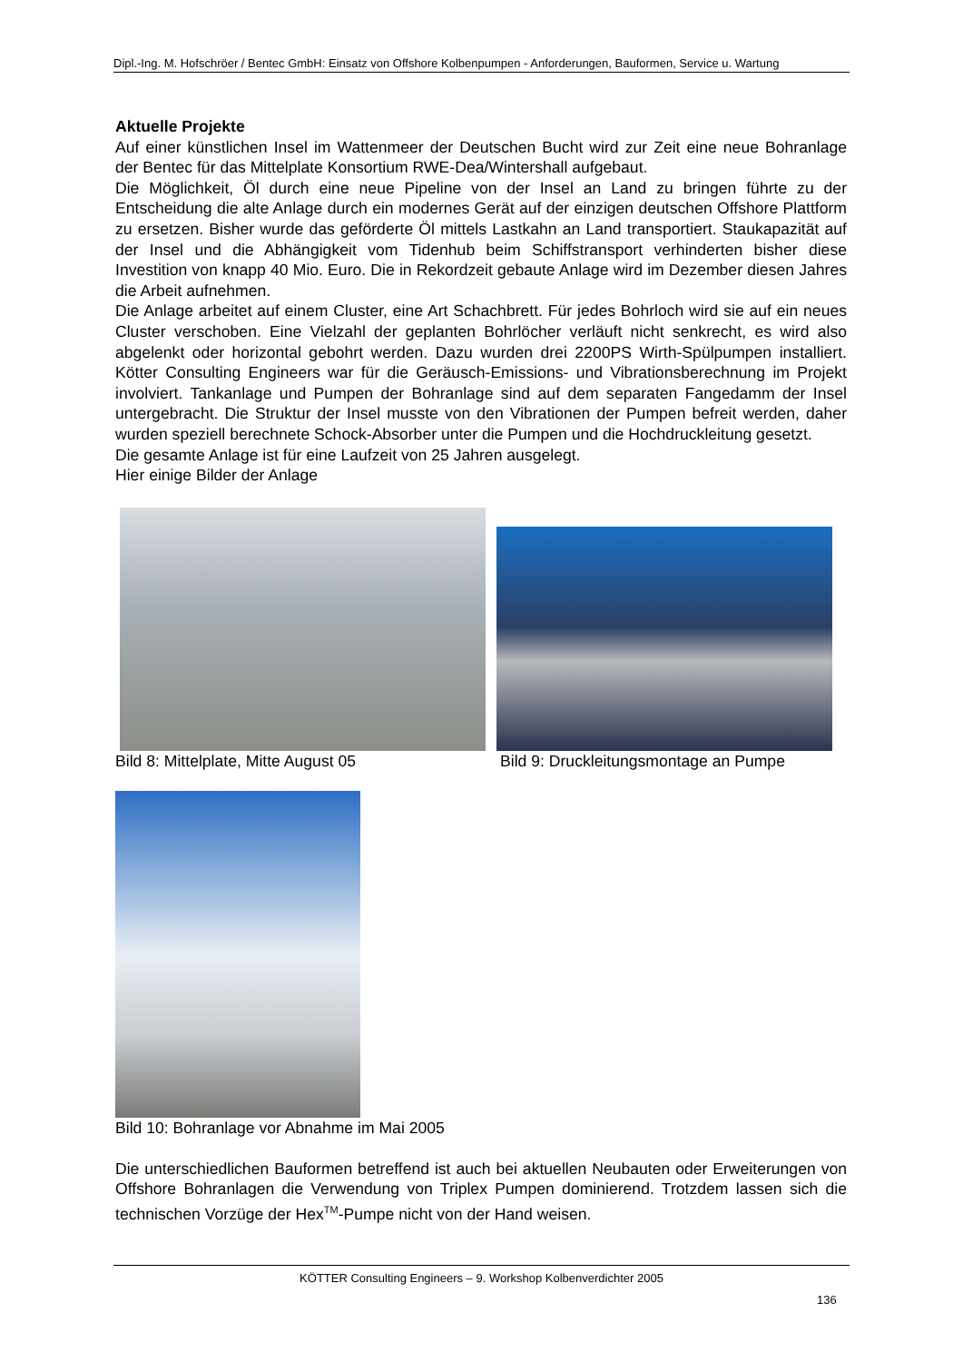Dipl.-Ing. M. Hofschröer / Bentec GmbH: Einsatz von Offshore Kolbenpumpen - Anforderungen, Bauformen, Service u. Wartung
Aktuelle Projekte
Auf einer künstlichen Insel im Wattenmeer der Deutschen Bucht wird zur Zeit eine neue Bohranlage der Bentec für das Mittelplate Konsortium RWE-Dea/Wintershall aufgebaut.
Die Möglichkeit, Öl durch eine neue Pipeline von der Insel an Land zu bringen führte zu der Entscheidung die alte Anlage durch ein modernes Gerät auf der einzigen deutschen Offshore Plattform zu ersetzen. Bisher wurde das geförderte Öl mittels Lastkahn an Land transportiert. Staukapazität auf der Insel und die Abhängigkeit vom Tidenhub beim Schiffstransport verhinderten bisher diese Investition von knapp 40 Mio. Euro. Die in Rekordzeit gebaute Anlage wird im Dezember diesen Jahres die Arbeit aufnehmen.
Die Anlage arbeitet auf einem Cluster, eine Art Schachbrett. Für jedes Bohrloch wird sie auf ein neues Cluster verschoben. Eine Vielzahl der geplanten Bohrlöcher verläuft nicht senkrecht, es wird also abgelenkt oder horizontal gebohrt werden. Dazu wurden drei 2200PS Wirth-Spülpumpen installiert. Kötter Consulting Engineers war für die Geräusch-Emissions- und Vibrationsberechnung im Projekt involviert. Tankanlage und Pumpen der Bohranlage sind auf dem separaten Fangedamm der Insel untergebracht. Die Struktur der Insel musste von den Vibrationen der Pumpen befreit werden, daher wurden speziell berechnete Schock-Absorber unter die Pumpen und die Hochdruckleitung gesetzt.
Die gesamte Anlage ist für eine Laufzeit von 25 Jahren ausgelegt.
Hier einige Bilder der Anlage
Bild 8: Mittelplate, Mitte August 05 Bild 9: Druckleitungsmontage an Pumpe
Bild 10: Bohranlage vor Abnahme im Mai 2005
Die unterschiedlichen Bauformen betreffend ist auch bei aktuellen Neubauten oder Erweiterungen von Offshore Bohranlagen die Verwendung von Triplex Pumpen dominierend. Trotzdem lassen sich die technischen Vorzüge der Hex<sup>TM</sup>-Pumpe nicht von der Hand weisen.
KÖTTER Consulting Engineers – 9. Workshop Kolbenverdichter 2005
136